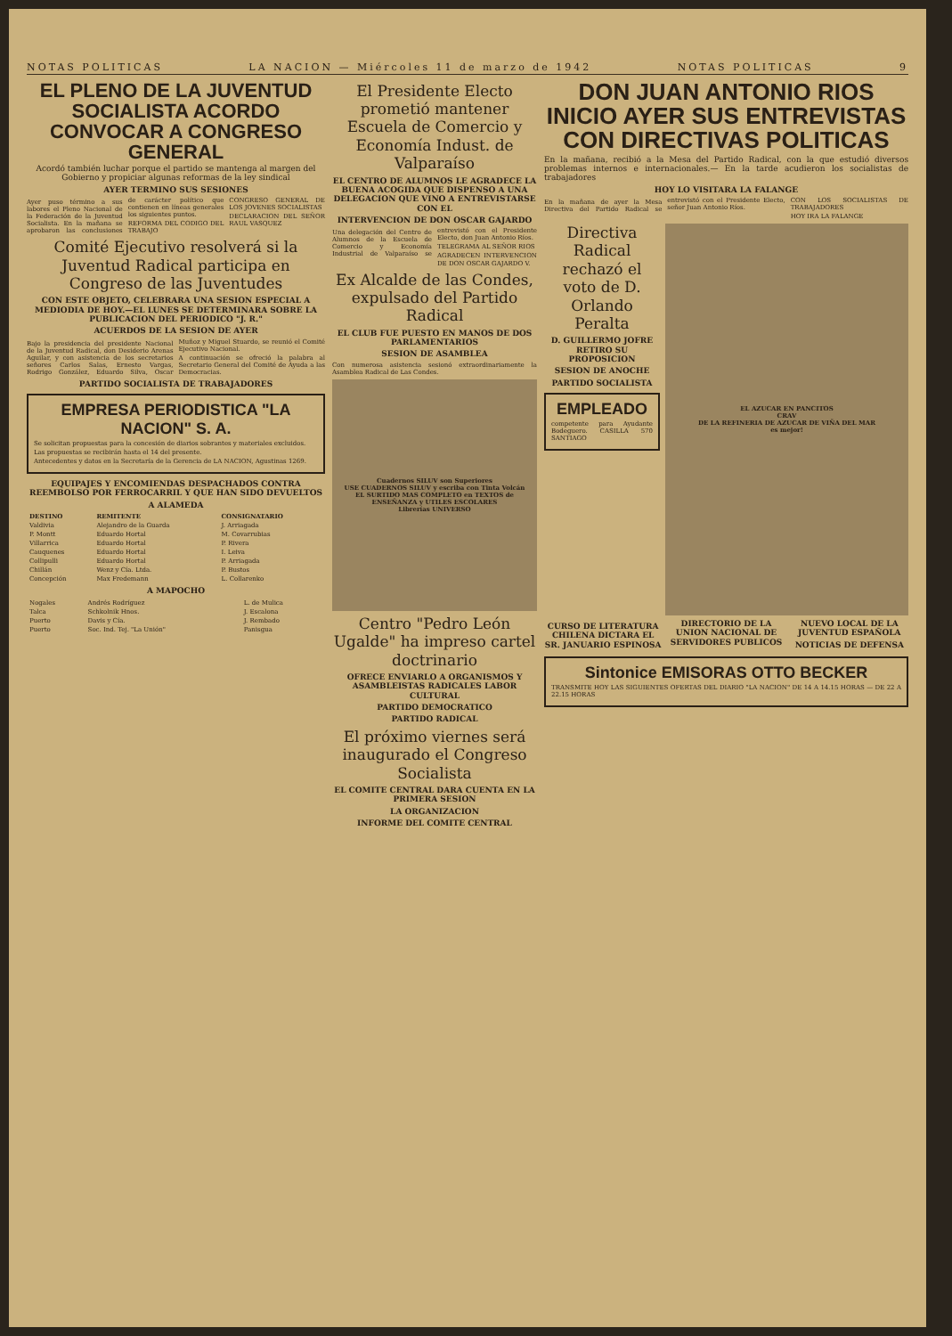NOTAS POLITICAS LA NACION — Miércoles 11 de marzo de 1942 NOTAS POLITICAS 9
EL PLENO DE LA JUVENTUD SOCIALISTA ACORDO CONVOCAR A CONGRESO GENERAL
Acordó también luchar porque el partido se mantenga al margen del Gobierno y propiciar algunas reformas de la ley sindical
AYER TERMINO SUS SESIONES
Ayer puso término a sus labores el Pleno Nacional de la Federación de la Juventud Socialista. En la mañana se aprobaron las conclusiones de carácter político que contienen en líneas generales los siguientes puntos.
REFORMA DEL CODIGO DEL TRABAJO
CONGRESO GENERAL DE LOS JOVENES SOCIALISTAS
DECLARACION DEL SEÑOR RAUL VASQUEZ
Comité Ejecutivo resolverá si la Juventud Radical participa en Congreso de las Juventudes
CON ESTE OBJETO, CELEBRARA UNA SESION ESPECIAL A MEDIODIA DE HOY.—EL LUNES SE DETERMINARA SOBRE LA PUBLICACION DEL PERIODICO "J. R."
ACUERDOS DE LA SESION DE AYER
Bajo la presidencia del presidente Nacional de la Juventud Radical, don Desiderio Arenas Aguilar, y con asistencia de los secretarios señores Carlos Salas, Ernesto Vargas, Rodrigo González, Eduardo Silva, Oscar Muñoz y Miguel Stuardo, se reunió el Comité Ejecutivo Nacional.
A continuación se ofreció la palabra al Secretario General del Comité de Ayuda a las Democracias.
PARTIDO SOCIALISTA DE TRABAJADORES
EMPRESA PERIODISTICA "LA NACION" S. A.
Se solicitan propuestas para la concesión de diarios sobrantes y materiales excluidos.
Las propuestas se recibirán hasta el 14 del presente.
Antecedentes y datos en la Secretaría de la Gerencia de LA NACION, Agustinas 1269.
EQUIPAJES Y ENCOMIENDAS DESPACHADOS CONTRA REEMBOLSO POR FERROCARRIL Y QUE HAN SIDO DEVUELTOS
A ALAMEDA
| DESTINO | REMITENTE | CONSIGNATARIO |
| --- | --- | --- |
| Valdivia | Alejandro de la Guarda | J. Arriagada |
| P. Montt | Eduardo Hortal | M. Covarrubias |
| Villarrica | Eduardo Hortal | P. Rivera |
| Cauquenes | Eduardo Hortal | I. Leiva |
| Collipulli | Eduardo Hortal | P. Arriagada |
| Chillán | Wenz y Cía. Ltda. | P. Bustos |
| Concepción | Max Fredemann | L. Collarenko |
A MAPOCHO
| Nogales | Andrés Rodríguez | L. de Mulica |
| Talca | Schkolnik Hnos. | J. Escalona |
| Puerto | Davis y Cía. | J. Rembado |
| Puerto | Soc. Ind. Tej. "La Unión" | Panisgua |
El Presidente Electo prometió mantener Escuela de Comercio y Economía Indust. de Valparaíso
EL CENTRO DE ALUMNOS LE AGRADECE LA BUENA ACOGIDA QUE DISPENSO A UNA DELEGACION QUE VINO A ENTREVISTARSE CON EL
INTERVENCION DE DON OSCAR GAJARDO
Una delegación del Centro de Alumnos de la Escuela de Comercio y Economía Industrial de Valparaíso se entrevistó con el Presidente Electo, don Juan Antonio Ríos.
TELEGRAMA AL SEÑOR RIOS
AGRADECEN INTERVENCION DE DON OSCAR GAJARDO V.
Ex Alcalde de las Condes, expulsado del Partido Radical
EL CLUB FUE PUESTO EN MANOS DE DOS PARLAMENTARIOS
SESION DE ASAMBLEA
Con numerosa asistencia sesionó extraordinariamente la Asamblea Radical de Las Condes.
Cuadernos SILUV son Superiores
USE CUADERNOS SILUV y escriba con Tinta Volcán
EL SURTIDO MAS COMPLETO en TEXTOS de ENSEÑANZA y UTILES ESCOLARES
Librerías UNIVERSO
Centro "Pedro León Ugalde" ha impreso cartel doctrinario
OFRECE ENVIARLO A ORGANISMOS Y ASAMBLEISTAS RADICALES LABOR CULTURAL
PARTIDO DEMOCRATICO
PARTIDO RADICAL
El próximo viernes será inaugurado el Congreso Socialista
EL COMITE CENTRAL DARA CUENTA EN LA PRIMERA SESION
LA ORGANIZACION
INFORME DEL COMITE CENTRAL
DON JUAN ANTONIO RIOS INICIO AYER SUS ENTREVISTAS CON DIRECTIVAS POLITICAS
En la mañana, recibió a la Mesa del Partido Radical, con la que estudió diversos problemas internos e internacionales.— En la tarde acudieron los socialistas de trabajadores
HOY LO VISITARA LA FALANGE
En la mañana de ayer la Mesa Directiva del Partido Radical se entrevistó con el Presidente Electo, señor Juan Antonio Ríos.
CON LOS SOCIALISTAS DE TRABAJADORES
HOY IRA LA FALANGE
Directiva Radical rechazó el voto de D. Orlando Peralta
D. GUILLERMO JOFRE RETIRO SU PROPOSICION
SESION DE ANOCHE
PARTIDO SOCIALISTA
EMPLEADO
competente para Ayudante Bodeguero. CASILLA 570 SANTIAGO
EL AZUCAR EN PANCITOS
CRAV
DE LA REFINERIA DE AZUCAR DE VIÑA DEL MAR
es mejor!
CURSO DE LITERATURA CHILENA DICTARA EL SR. JANUARIO ESPINOSA
DIRECTORIO DE LA UNION NACIONAL DE SERVIDORES PUBLICOS
NUEVO LOCAL DE LA JUVENTUD ESPAÑOLA
NOTICIAS DE DEFENSA
Sintonice EMISORAS OTTO BECKER
TRANSMITE HOY LAS SIGUIENTES OFERTAS DEL DIARIO "LA NACION" DE 14 A 14.15 HORAS — DE 22 A 22.15 HORAS